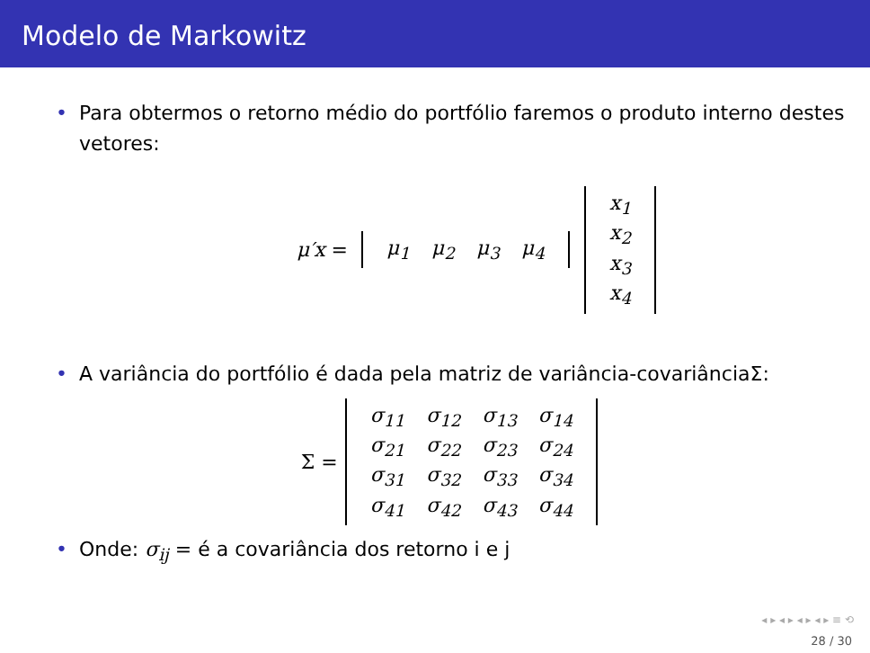Modelo de Markowitz
• Para obtermos o retorno médio do portfólio faremos o produto interno destes vetores:
μ′x =
| μ<sub>1</sub> | μ<sub>2</sub> | μ<sub>3</sub> | μ<sub>4</sub> |
| x<sub>1</sub> |
| x<sub>2</sub> |
| x<sub>3</sub> |
| x<sub>4</sub> |
• A variância do portfólio é dada pela matriz de variância-covariânciaΣ:
Σ =
| σ<sub>11</sub> | σ<sub>12</sub> | σ<sub>13</sub> | σ<sub>14</sub> |
| σ<sub>21</sub> | σ<sub>22</sub> | σ<sub>23</sub> | σ<sub>24</sub> |
| σ<sub>31</sub> | σ<sub>32</sub> | σ<sub>33</sub> | σ<sub>34</sub> |
| σ<sub>41</sub> | σ<sub>42</sub> | σ<sub>43</sub> | σ<sub>44</sub> |
• Onde: σ<sub>ij</sub> = é a covariância dos retorno i e j
◂ ▸ ◂ ▸ ◂ ▸ ◂ ▸ ≡ ⟲
28 / 30